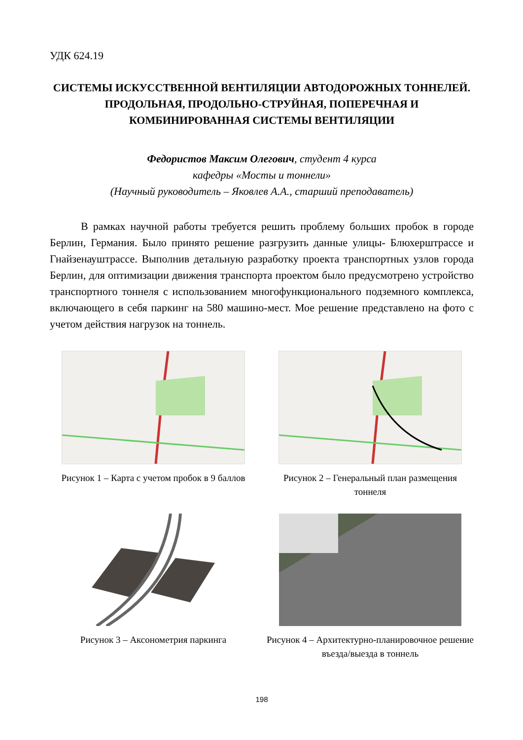УДК 624.19
СИСТЕМЫ ИСКУССТВЕННОЙ ВЕНТИЛЯЦИИ АВТОДОРОЖНЫХ ТОННЕЛЕЙ. ПРОДОЛЬНАЯ, ПРОДОЛЬНО-СТРУЙНАЯ, ПОПЕРЕЧНАЯ И КОМБИНИРОВАННАЯ СИСТЕМЫ ВЕНТИЛЯЦИИ
Федористов Максим Олегович, студент 4 курса
кафедры «Мосты и тоннели»
(Научный руководитель – Яковлев А.А., старший преподаватель)
В рамках научной работы требуется решить проблему больших пробок в городе Берлин, Германия. Было принято решение разгрузить данные улицы- Блюхерштрассе и Гнайзенауштрассе. Выполнив детальную разработку проекта транспортных узлов города Берлин, для оптимизации движения транспорта проектом было предусмотрено устройство транспортного тоннеля с использованием многофункционального подземного комплекса, включающего в себя паркинг на 580 машино-мест. Мое решение представлено на фото с учетом действия нагрузок на тоннель.
Рисунок 1 – Карта с учетом пробок в 9 баллов
Рисунок 2 – Генеральный план размещения тоннеля
Рисунок 3 – Аксонометрия паркинга Рисунок 4 – Архитектурно-планировочное решение въезда/выезда в тоннель
198